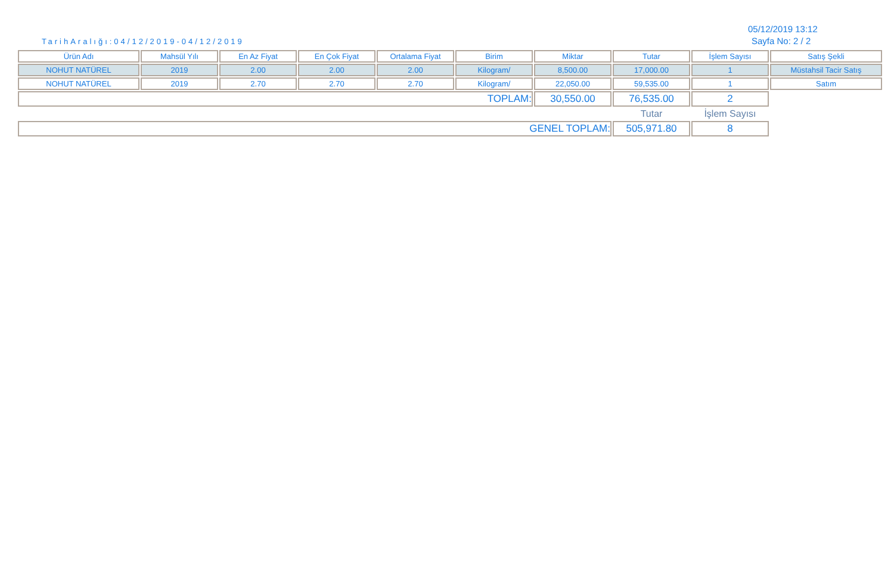TarihAralığı:04/12/2019-04/12/2019
05/12/2019 13:12
Sayfa No: 2 / 2
| Ürün Adı | Mahsül Yılı | En Az Fiyat | En Çok Fiyat | Ortalama Fiyat | Birim | Miktar | Tutar | İşlem Sayısı | Satış Şekli |
| --- | --- | --- | --- | --- | --- | --- | --- | --- | --- |
| NOHUT NATÜREL | 2019 | 2.00 | 2.00 | 2.00 | Kilogram/ | 8,500.00 | 17,000.00 | 1 | Müstahsil Tacir Satış |
| NOHUT NATÜREL | 2019 | 2.70 | 2.70 | 2.70 | Kilogram/ | 22,050.00 | 59,535.00 | 1 | Satım |
| TOPLAM: | | | | | | 30,550.00 | 76,535.00 | 2 | |
| | | | | | | | Tutar | İşlem Sayısı | |
| GENEL TOPLAM: | | | | | | | 505,971.80 | 8 | |